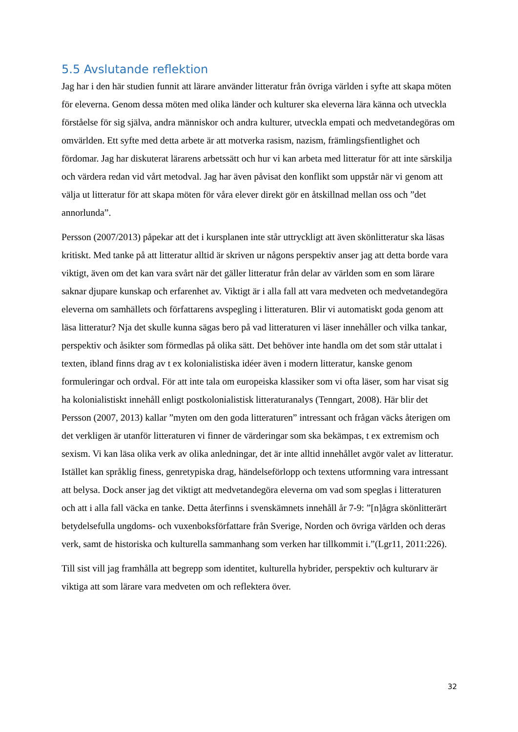5.5 Avslutande reflektion
Jag har i den här studien funnit att lärare använder litteratur från övriga världen i syfte att skapa möten för eleverna. Genom dessa möten med olika länder och kulturer ska eleverna lära känna och utveckla förståelse för sig själva, andra människor och andra kulturer, utveckla empati och medvetandegöras om omvärlden. Ett syfte med detta arbete är att motverka rasism, nazism, främlingsfientlighet och fördomar. Jag har diskuterat lärarens arbetssätt och hur vi kan arbeta med litteratur för att inte särskilja och värdera redan vid vårt metodval. Jag har även påvisat den konflikt som uppstår när vi genom att välja ut litteratur för att skapa möten för våra elever direkt gör en åtskillnad mellan oss och ”det annorlunda”.
Persson (2007/2013) påpekar att det i kursplanen inte står uttryckligt att även skönlitteratur ska läsas kritiskt. Med tanke på att litteratur alltid är skriven ur någons perspektiv anser jag att detta borde vara viktigt, även om det kan vara svårt när det gäller litteratur från delar av världen som en som lärare saknar djupare kunskap och erfarenhet av. Viktigt är i alla fall att vara medveten och medvetandegöra eleverna om samhällets och författarens avspegling i litteraturen. Blir vi automatiskt goda genom att läsa litteratur? Nja det skulle kunna sägas bero på vad litteraturen vi läser innehåller och vilka tankar, perspektiv och åsikter som förmedlas på olika sätt. Det behöver inte handla om det som står uttalat i texten, ibland finns drag av t ex kolonialistiska idéer även i modern litteratur, kanske genom formuleringar och ordval. För att inte tala om europeiska klassiker som vi ofta läser, som har visat sig ha kolonialistiskt innehåll enligt postkolonialistisk litteraturanalys (Tenngart, 2008). Här blir det Persson (2007, 2013) kallar ”myten om den goda litteraturen” intressant och frågan väcks återigen om det verkligen är utanför litteraturen vi finner de värderingar som ska bekämpas, t ex extremism och sexism. Vi kan läsa olika verk av olika anledningar, det är inte alltid innehållet avgör valet av litteratur. Istället kan språklig finess, genretypiska drag, händelseförlopp och textens utformning vara intressant att belysa. Dock anser jag det viktigt att medvetandegöra eleverna om vad som speglas i litteraturen och att i alla fall väcka en tanke. Detta återfinns i svenskämnets innehåll år 7-9: ”[n]ågra skönlitterärt betydelsefulla ungdoms- och vuxenboksförfattare från Sverige, Norden och övriga världen och deras verk, samt de historiska och kulturella sammanhang som verken har tillkommit i.”(Lgr11, 2011:226).
Till sist vill jag framhålla att begrepp som identitet, kulturella hybrider, perspektiv och kulturarv är viktiga att som lärare vara medveten om och reflektera över.
32